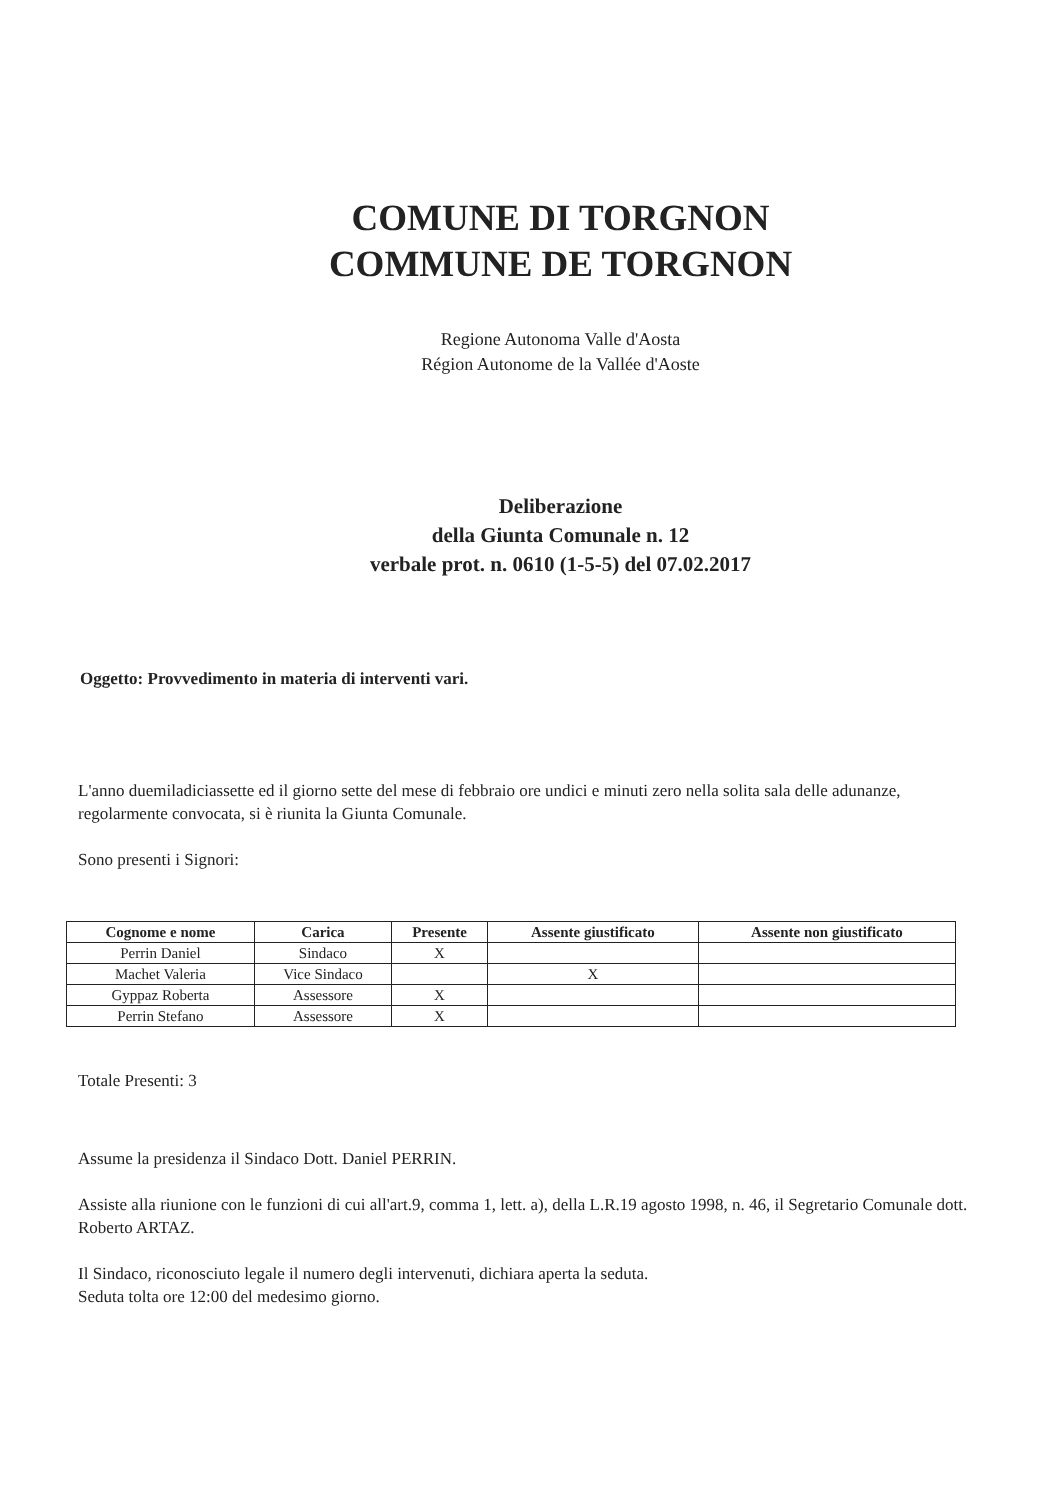COMUNE DI TORGNON
COMMUNE DE TORGNON
Regione Autonoma Valle d'Aosta
Région Autonome de la Vallée d'Aoste
Deliberazione
della Giunta Comunale n. 12
verbale prot. n. 0610 (1-5-5) del 07.02.2017
Oggetto: Provvedimento in materia di interventi vari.
L'anno duemiladiciassette ed il giorno sette del mese di febbraio ore undici e minuti zero nella solita sala delle adunanze, regolarmente convocata, si è riunita la Giunta Comunale.
Sono presenti i Signori:
| Cognome e nome | Carica | Presente | Assente giustificato | Assente non giustificato |
| --- | --- | --- | --- | --- |
| Perrin Daniel | Sindaco | X | | |
| Machet Valeria | Vice Sindaco | | X | |
| Gyppaz Roberta | Assessore | X | | |
| Perrin Stefano | Assessore | X | | |
Totale Presenti: 3
Assume la presidenza il Sindaco Dott. Daniel PERRIN.
Assiste alla riunione con le funzioni di cui all'art.9, comma 1, lett. a), della L.R.19 agosto 1998, n. 46, il Segretario Comunale dott. Roberto ARTAZ.
Il Sindaco, riconosciuto legale il numero degli intervenuti, dichiara aperta la seduta.
Seduta tolta ore 12:00 del medesimo giorno.